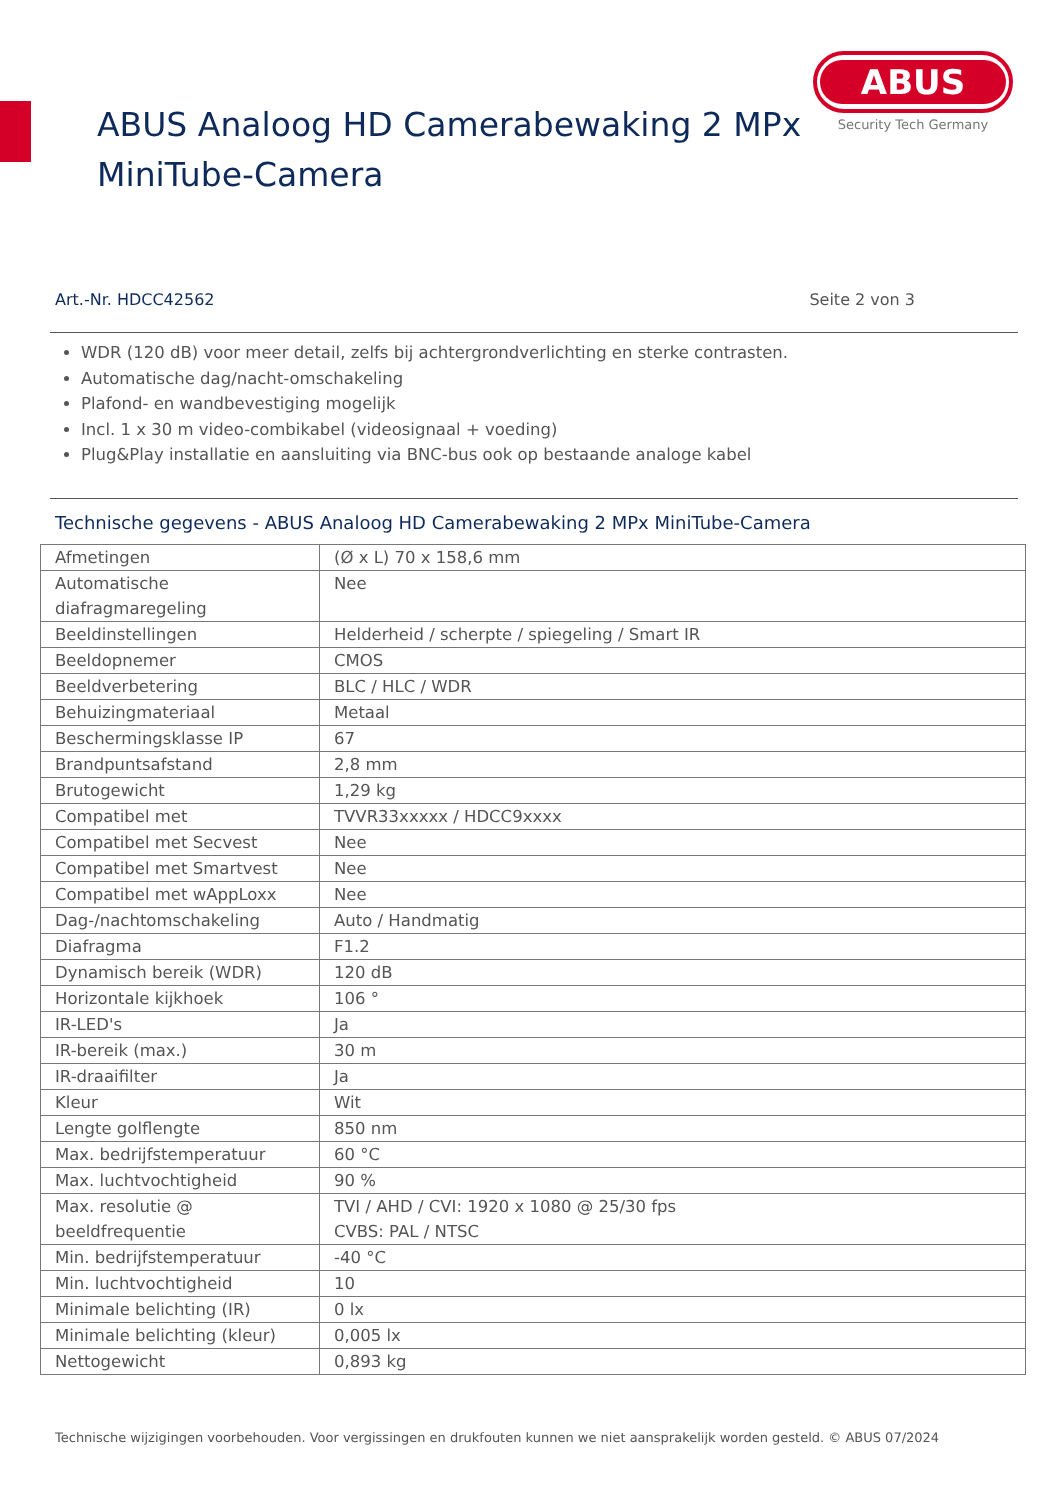ABUS
Security Tech Germany
ABUS Analoog HD Camerabewaking 2 MPx
MiniTube-Camera
Art.-Nr. HDCC42562 Seite 2 von 3
WDR (120 dB) voor meer detail, zelfs bij achtergrondverlichting en sterke contrasten.
Automatische dag/nacht-omschakeling
Plafond- en wandbevestiging mogelijk
Incl. 1 x 30 m video-combikabel (videosignaal + voeding)
Plug&Play installatie en aansluiting via BNC-bus ook op bestaande analoge kabel
Technische gegevens - ABUS Analoog HD Camerabewaking 2 MPx MiniTube-Camera
| Afmetingen | (Ø x L) 70 x 158,6 mm |
| Automatische diafragmaregeling | Nee |
| Beeldinstellingen | Helderheid / scherpte / spiegeling / Smart IR |
| Beeldopnemer | CMOS |
| Beeldverbetering | BLC / HLC / WDR |
| Behuizingmateriaal | Metaal |
| Beschermingsklasse IP | 67 |
| Brandpuntsafstand | 2,8 mm |
| Brutogewicht | 1,29 kg |
| Compatibel met | TVVR33xxxxx / HDCC9xxxx |
| Compatibel met Secvest | Nee |
| Compatibel met Smartvest | Nee |
| Compatibel met wAppLoxx | Nee |
| Dag-/nachtomschakeling | Auto / Handmatig |
| Diafragma | F1.2 |
| Dynamisch bereik (WDR) | 120 dB |
| Horizontale kijkhoek | 106 ° |
| IR-LED's | Ja |
| IR-bereik (max.) | 30 m |
| IR-draaifilter | Ja |
| Kleur | Wit |
| Lengte golflengte | 850 nm |
| Max. bedrijfstemperatuur | 60 °C |
| Max. luchtvochtigheid | 90 % |
| Max. resolutie @ beeldfrequentie | TVI / AHD / CVI: 1920 x 1080 @ 25/30 fps CVBS: PAL / NTSC |
| Min. bedrijfstemperatuur | -40 °C |
| Min. luchtvochtigheid | 10 |
| Minimale belichting (IR) | 0 lx |
| Minimale belichting (kleur) | 0,005 lx |
| Nettogewicht | 0,893 kg |
Technische wijzigingen voorbehouden. Voor vergissingen en drukfouten kunnen we niet aansprakelijk worden gesteld. © ABUS 07/2024